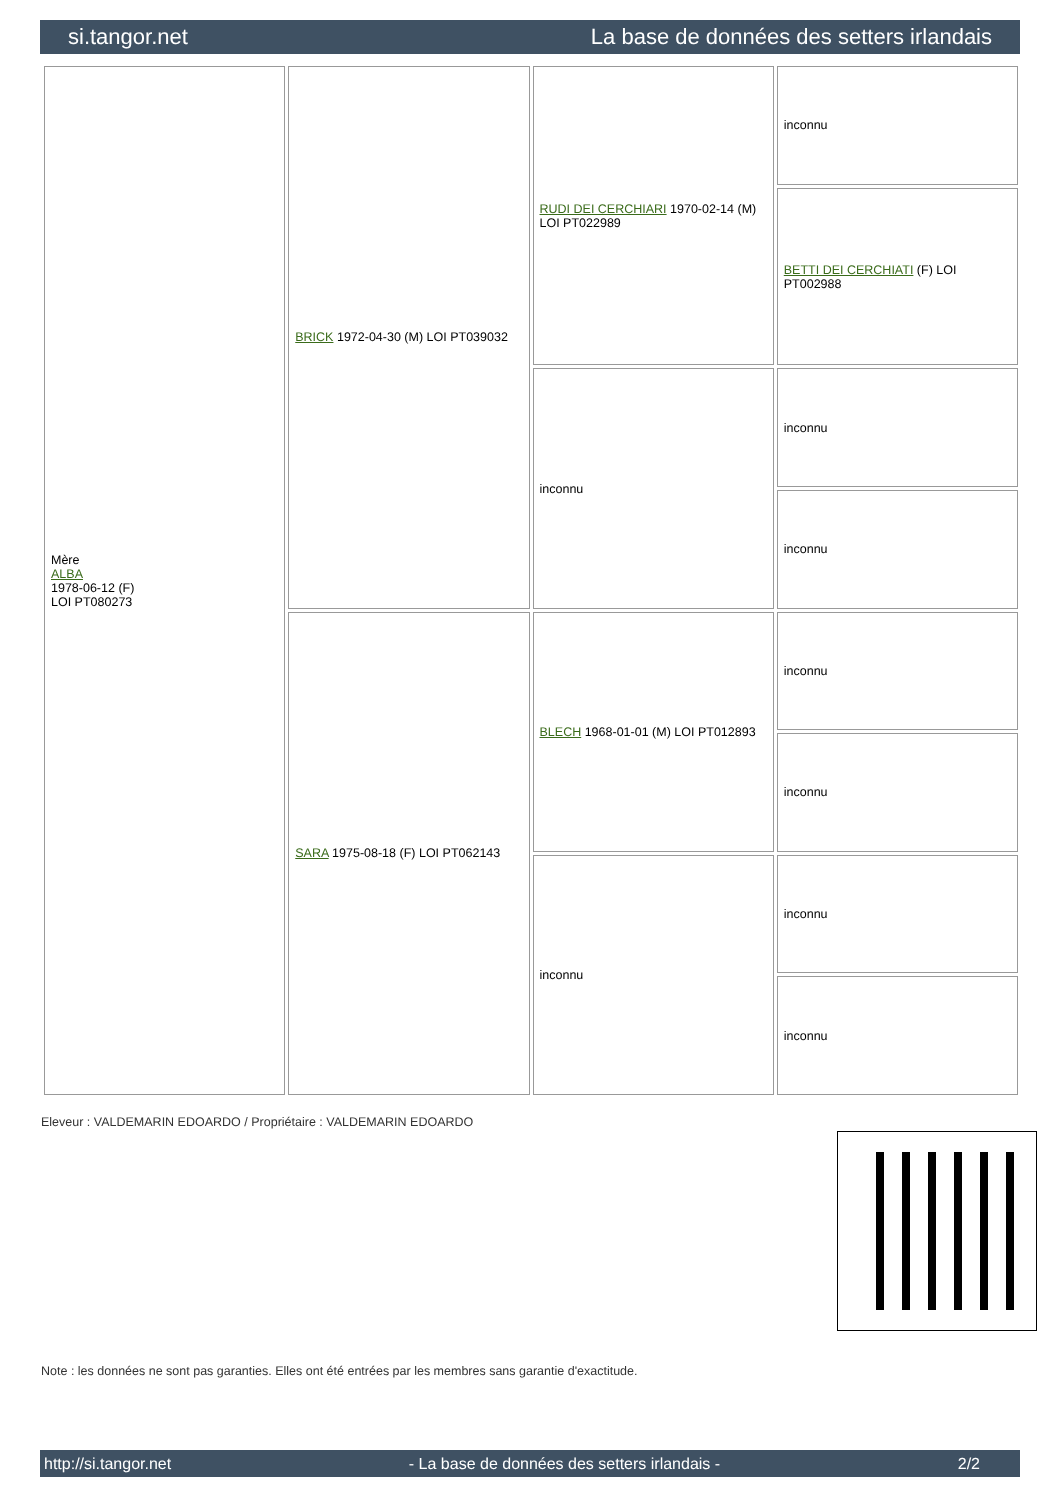si.tangor.net La base de données des setters irlandais
| Mère ALBA 1978-06-12 (F) LOI PT080273 | BRICK 1972-04-30 (M) LOI PT039032 | RUDI DEI CERCHIARI 1970-02-14 (M) LOI PT022989 | inconnu |
| | | | BETTI DEI CERCHIATI (F) LOI PT002988 |
| | | inconnu | inconnu |
| | | | inconnu |
| | SARA 1975-08-18 (F) LOI PT062143 | BLECH 1968-01-01 (M) LOI PT012893 | inconnu |
| | | | inconnu |
| | | inconnu | inconnu |
| | | | inconnu |
Eleveur : VALDEMARIN EDOARDO / Propriétaire : VALDEMARIN EDOARDO
Note : les données ne sont pas garanties. Elles ont été entrées par les membres sans garantie d'exactitude.
http://si.tangor.net - La base de données des setters irlandais - 2/2